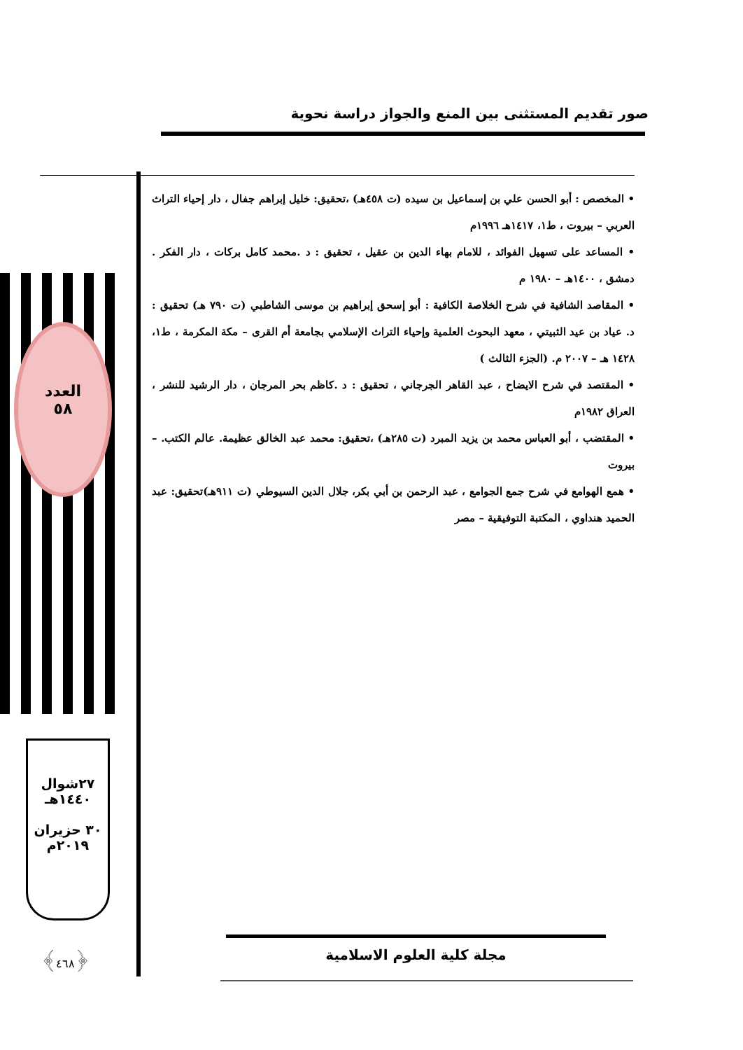صور تقديم المستثنى بين المنع والجواز دراسة نحوية
العدد
٥٨
٢٧شوال
١٤٤٠هـ
٣٠ حزيران
٢٠١٩م
﴿٤٦٨﴾
• المخصص : أبو الحسن علي بن إسماعيل بن سيده (ت ٤٥٨هـ) ،تحقيق: خليل إبراهم جفال ، دار إحياء التراث العربي – بيروت ، ط١، ١٤١٧هـ ١٩٩٦م
• المساعد على تسهيل الفوائد ، للامام بهاء الدين بن عقيل ، تحقيق : د .محمد كامل بركات ، دار الفكر . دمشق ، ١٤٠٠هـ – ١٩٨٠ م
• المقاصد الشافية في شرح الخلاصة الكافية : أبو إسحق إبراهيم بن موسى الشاطبي (ت ٧٩٠ هـ) تحقيق : د. عياد بن عيد الثبيتي ، معهد البحوث العلمية وإحياء التراث الإسلامي بجامعة أم القرى – مكة المكرمة ، ط١، ١٤٢٨ هـ – ٢٠٠٧ م. (الجزء الثالث )
• المقتصد في شرح الايضاح ، عبد القاهر الجرجاني ، تحقيق : د .كاظم بحر المرجان ، دار الرشيد للنشر ، العراق ١٩٨٢م
• المقتضب ، أبو العباس محمد بن يزيد المبرد (ت ٢٨٥هـ) ،تحقيق: محمد عبد الخالق عظيمة. عالم الكتب. – بيروت
• همع الهوامع في شرح جمع الجوامع ، عبد الرحمن بن أبي بكر، جلال الدين السيوطي (ت ٩١١هـ)تحقيق: عبد الحميد هنداوي ، المكتبة التوفيقية – مصر
مجلة كلية العلوم الاسلامية